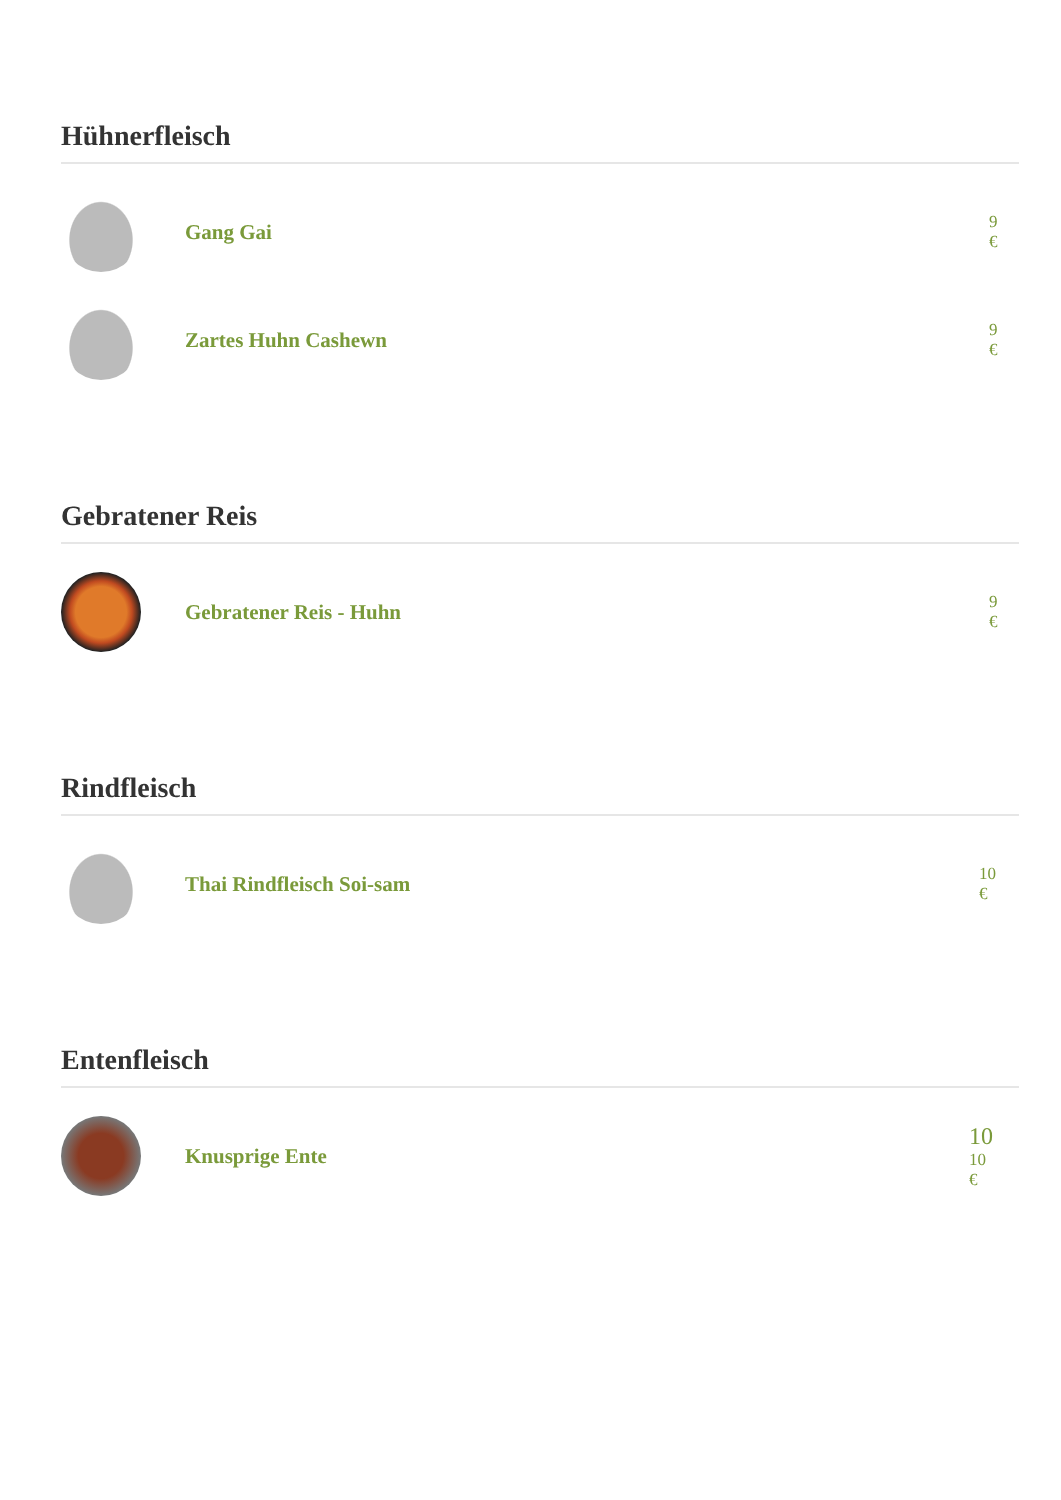Hühnerfleisch
Gang Gai
9
€
Zartes Huhn Cashewn
9
€
Gebratener Reis
Gebratener Reis - Huhn
9
€
Rindfleisch
Thai Rindfleisch Soi-sam
10
€
Entenfleisch
Knusprige Ente
10
10
€